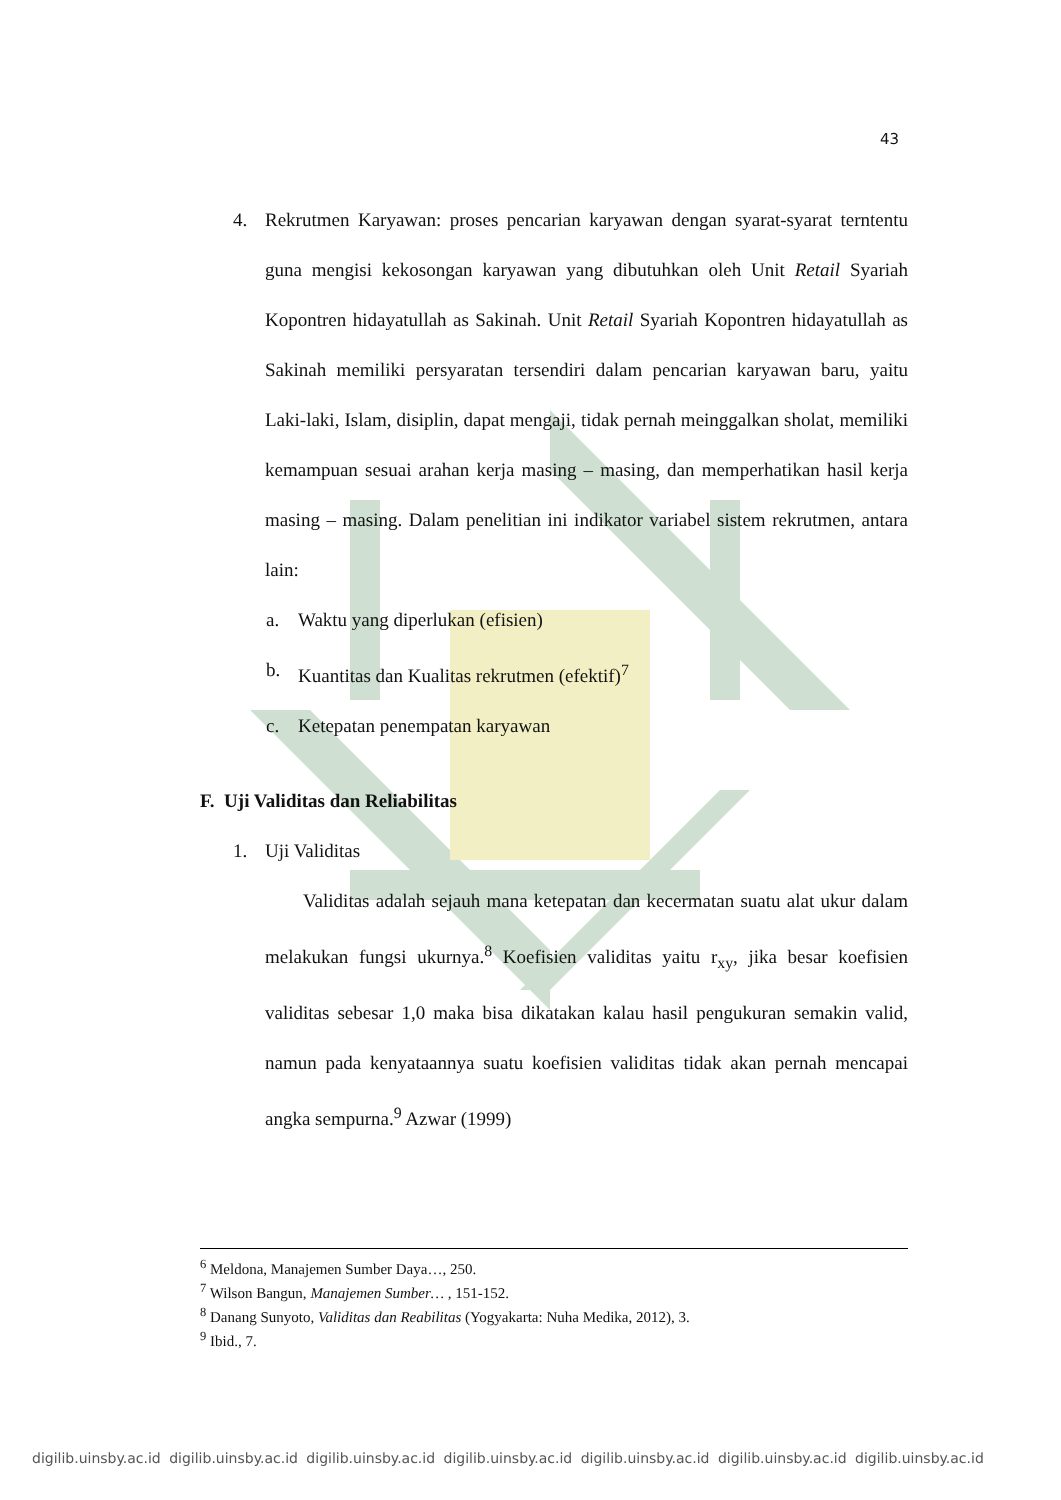43
4. Rekrutmen Karyawan: proses pencarian karyawan dengan syarat-syarat terntentu guna mengisi kekosongan karyawan yang dibutuhkan oleh Unit Retail Syariah Kopontren hidayatullah as Sakinah. Unit Retail Syariah Kopontren hidayatullah as Sakinah memiliki persyaratan tersendiri dalam pencarian karyawan baru, yaitu Laki-laki, Islam, disiplin, dapat mengaji, tidak pernah meinggalkan sholat, memiliki kemampuan sesuai arahan kerja masing – masing, dan memperhatikan hasil kerja masing – masing. Dalam penelitian ini indikator variabel sistem rekrutmen, antara lain:
a. Waktu yang diperlukan (efisien)
b. Kuantitas dan Kualitas rekrutmen (efektif)<sup>7</sup>
c. Ketepatan penempatan karyawan
F. Uji Validitas dan Reliabilitas
1. Uji Validitas
Validitas adalah sejauh mana ketepatan dan kecermatan suatu alat ukur dalam melakukan fungsi ukurnya.<sup>8</sup> Koefisien validitas yaitu r<sub>xy</sub>, jika besar koefisien validitas sebesar 1,0 maka bisa dikatakan kalau hasil pengukuran semakin valid, namun pada kenyataannya suatu koefisien validitas tidak akan pernah mencapai angka sempurna.<sup>9</sup> Azwar (1999)
<sup>6</sup> Meldona, Manajemen Sumber Daya…, 250.
<sup>7</sup> Wilson Bangun, Manajemen Sumber… , 151-152.
<sup>8</sup> Danang Sunyoto, Validitas dan Reabilitas (Yogyakarta: Nuha Medika, 2012), 3.
<sup>9</sup> Ibid., 7.
digilib.uinsby.ac.id digilib.uinsby.ac.id digilib.uinsby.ac.id digilib.uinsby.ac.id digilib.uinsby.ac.id digilib.uinsby.ac.id digilib.uinsby.ac.id